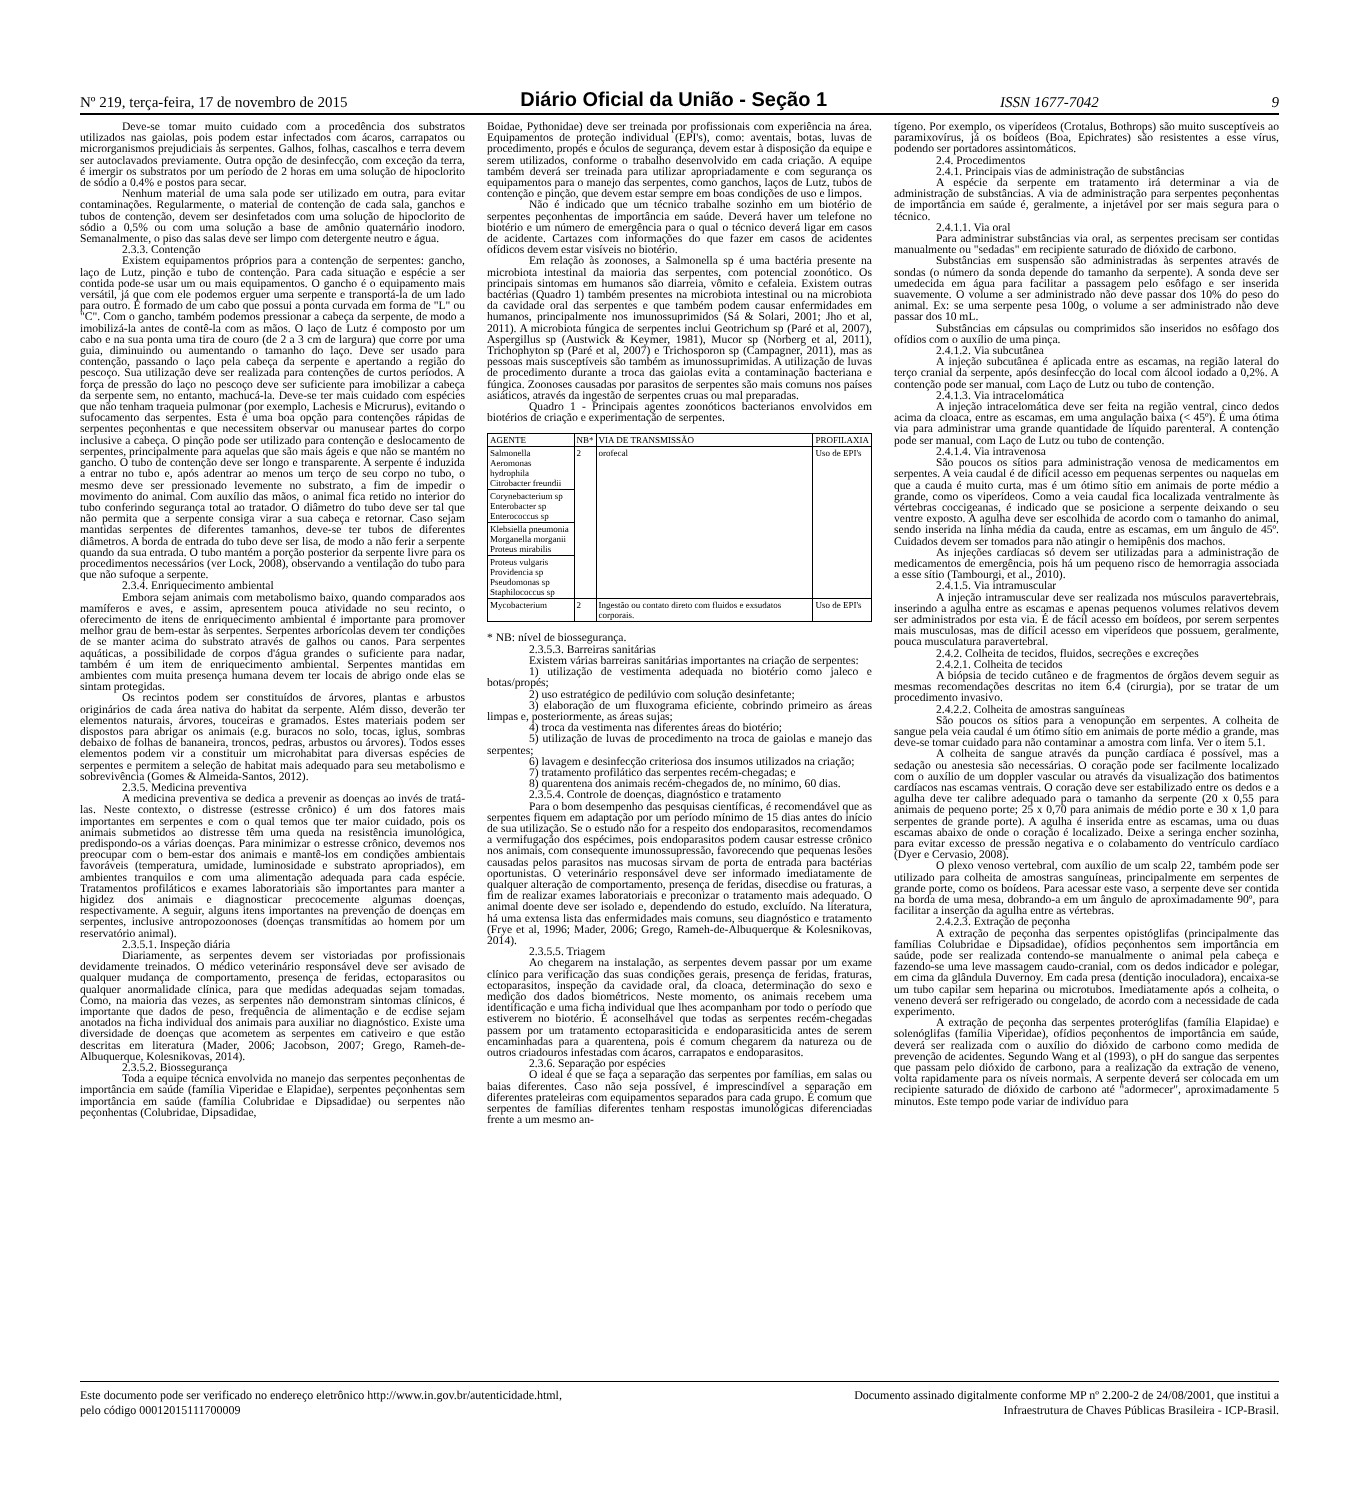Nº 219, terça-feira, 17 de novembro de 2015 Diário Oficial da União - Seção 1 ISSN 1677-7042 9
Deve-se tomar muito cuidado com a procedência dos substratos utilizados nas gaiolas, pois podem estar infectados com ácaros, carrapatos ou microrganismos prejudiciais às serpentes. Galhos, folhas, cascalhos e terra devem ser autoclavados previamente. Outra opção de desinfecção, com exceção da terra, é imergir os substratos por um período de 2 horas em uma solução de hipoclorito de sódio a 0.4% e postos para secar.
Nenhum material de uma sala pode ser utilizado em outra, para evitar contaminações. Regularmente, o material de contenção de cada sala, ganchos e tubos de contenção, devem ser desinfetados com uma solução de hipoclorito de sódio a 0,5% ou com uma solução a base de amônio quaternário inodoro. Semanalmente, o piso das salas deve ser limpo com detergente neutro e água.
2.3.3. Contenção
Existem equipamentos próprios para a contenção de serpentes: gancho, laço de Lutz, pinção e tubo de contenção. Para cada situação e espécie a ser contida pode-se usar um ou mais equipamentos. O gancho é o equipamento mais versátil, já que com ele podemos erguer uma serpente e transportá-la de um lado para outro. É formado de um cabo que possui a ponta curvada em forma de "L" ou "C". Com o gancho, também podemos pressionar a cabeça da serpente, de modo a imobilizá-la antes de contê-la com as mãos. O laço de Lutz é composto por um cabo e na sua ponta uma tira de couro (de 2 a 3 cm de largura) que corre por uma guia, diminuindo ou aumentando o tamanho do laço. Deve ser usado para contenção, passando o laço pela cabeça da serpente e apertando a região do pescoço. Sua utilização deve ser realizada para contenções de curtos períodos. A força de pressão do laço no pescoço deve ser suficiente para imobilizar a cabeça da serpente sem, no entanto, machucá-la. Deve-se ter mais cuidado com espécies que não tenham traqueia pulmonar (por exemplo, Lachesis e Micrurus), evitando o sufocamento das serpentes. Esta é uma boa opção para contenções rápidas de serpentes peçonhentas e que necessitem observar ou manusear partes do corpo inclusive a cabeça. O pinção pode ser utilizado para contenção e deslocamento de serpentes, principalmente para aquelas que são mais ágeis e que não se mantém no gancho. O tubo de contenção deve ser longo e transparente. A serpente é induzida a entrar no tubo e, após adentrar ao menos um terço de seu corpo no tubo, o mesmo deve ser pressionado levemente no substrato, a fim de impedir o movimento do animal. Com auxílio das mãos, o animal fica retido no interior do tubo conferindo segurança total ao tratador. O diâmetro do tubo deve ser tal que não permita que a serpente consiga virar a sua cabeça e retornar. Caso sejam mantidas serpentes de diferentes tamanhos, deve-se ter tubos de diferentes diâmetros. A borda de entrada do tubo deve ser lisa, de modo a não ferir a serpente quando da sua entrada. O tubo mantém a porção posterior da serpente livre para os procedimentos necessários (ver Lock, 2008), observando a ventilação do tubo para que não sufoque a serpente.
2.3.4. Enriquecimento ambiental
Embora sejam animais com metabolismo baixo, quando comparados aos mamíferos e aves, e assim, apresentem pouca atividade no seu recinto, o oferecimento de itens de enriquecimento ambiental é importante para promover melhor grau de bem-estar às serpentes. Serpentes arborícolas devem ter condições de se manter acima do substrato através de galhos ou canos. Para serpentes aquáticas, a possibilidade de corpos d'água grandes o suficiente para nadar, também é um item de enriquecimento ambiental. Serpentes mantidas em ambientes com muita presença humana devem ter locais de abrigo onde elas se sintam protegidas.
Os recintos podem ser constituídos de árvores, plantas e arbustos originários de cada área nativa do habitat da serpente. Além disso, deverão ter elementos naturais, árvores, touceiras e gramados. Estes materiais podem ser dispostos para abrigar os animais (e.g. buracos no solo, tocas, iglus, sombras debaixo de folhas de bananeira, troncos, pedras, arbustos ou árvores). Todos esses elementos podem vir a constituir um microhabitat para diversas espécies de serpentes e permitem a seleção de habitat mais adequado para seu metabolismo e sobrevivência (Gomes & Almeida-Santos, 2012).
2.3.5. Medicina preventiva
A medicina preventiva se dedica a prevenir as doenças ao invés de tratá-las. Neste contexto, o distresse (estresse crônico) é um dos fatores mais importantes em serpentes e com o qual temos que ter maior cuidado, pois os animais submetidos ao distresse têm uma queda na resistência imunológica, predispondo-os a várias doenças. Para minimizar o estresse crônico, devemos nos preocupar com o bem-estar dos animais e mantê-los em condições ambientais favoráveis (temperatura, umidade, luminosidade e substrato apropriados), em ambientes tranquilos e com uma alimentação adequada para cada espécie. Tratamentos profiláticos e exames laboratoriais são importantes para manter a higidez dos animais e diagnosticar precocemente algumas doenças, respectivamente. A seguir, alguns itens importantes na prevenção de doenças em serpentes, inclusive antropozoonoses (doenças transmitidas ao homem por um reservatório animal).
2.3.5.1. Inspeção diária
Diariamente, as serpentes devem ser vistoriadas por profissionais devidamente treinados. O médico veterinário responsável deve ser avisado de qualquer mudança de comportamento, presença de feridas, ectoparasitos ou qualquer anormalidade clínica, para que medidas adequadas sejam tomadas. Como, na maioria das vezes, as serpentes não demonstram sintomas clínicos, é importante que dados de peso, frequência de alimentação e de ecdise sejam anotados na ficha individual dos animais para auxiliar no diagnóstico. Existe uma diversidade de doenças que acometem as serpentes em cativeiro e que estão descritas em literatura (Mader, 2006; Jacobson, 2007; Grego, Rameh-de-Albuquerque, Kolesnikovas, 2014).
2.3.5.2. Biossegurança
Toda a equipe técnica envolvida no manejo das serpentes peçonhentas de importância em saúde (família Viperidae e Elapidae), serpentes peçonhentas sem importância em saúde (família Colubridae e Dipsadidae) ou serpentes não peçonhentas (Colubridae, Dipsadidae,
Boidae, Pythonidae) deve ser treinada por profissionais com experiência na área. Equipamentos de proteção individual (EPI's), como: aventais, botas, luvas de procedimento, propés e óculos de segurança, devem estar à disposição da equipe e serem utilizados, conforme o trabalho desenvolvido em cada criação. A equipe também deverá ser treinada para utilizar apropriadamente e com segurança os equipamentos para o manejo das serpentes, como ganchos, laços de Lutz, tubos de contenção e pinção, que devem estar sempre em boas condições de uso e limpos.
Não é indicado que um técnico trabalhe sozinho em um biotério de serpentes peçonhentas de importância em saúde. Deverá haver um telefone no biotério e um número de emergência para o qual o técnico deverá ligar em casos de acidente. Cartazes com informações do que fazer em casos de acidentes ofídicos devem estar visíveis no biotério.
Em relação às zoonoses, a Salmonella sp é uma bactéria presente na microbiota intestinal da maioria das serpentes, com potencial zoonótico. Os principais sintomas em humanos são diarreia, vômito e cefaleia. Existem outras bactérias (Quadro 1) também presentes na microbiota intestinal ou na microbiota da cavidade oral das serpentes e que também podem causar enfermidades em humanos, principalmente nos imunossuprimidos (Sá & Solari, 2001; Jho et al, 2011). A microbiota fúngica de serpentes inclui Geotrichum sp (Paré et al, 2007), Aspergillus sp (Austwick & Keymer, 1981), Mucor sp (Norberg et al, 2011), Trichophyton sp (Paré et al, 2007) e Trichosporon sp (Campagner, 2011), mas as pessoas mais susceptíveis são também as imunossuprimidas. A utilização de luvas de procedimento durante a troca das gaiolas evita a contaminação bacteriana e fúngica. Zoonoses causadas por parasitos de serpentes são mais comuns nos países asiáticos, através da ingestão de serpentes cruas ou mal preparadas.
Quadro 1 - Principais agentes zoonóticos bacterianos envolvidos em biotérios de criação e experimentação de serpentes.
| AGENTE | NB* | VIA DE TRANSMISSÃO | PROFILAXIA |
| --- | --- | --- | --- |
| Salmonella Aeromonas hydrophila Citrobacter freundii | 2 | orofecal | Uso de EPI's |
| Corynebacterium sp Enterobacter sp Enterococcus sp | | | |
| Klebsiella pneumonia Morganella morganii Proteus mirabilis | | | |
| Proteus vulgaris Providencia sp Pseudomonas sp Staphilococcus sp | | | |
| Mycobacterium | 2 | Ingestão ou contato direto com fluidos e exsudatos corporais. | Uso de EPI's |
* NB: nível de biossegurança.
2.3.5.3. Barreiras sanitárias
Existem várias barreiras sanitárias importantes na criação de serpentes:
1) utilização de vestimenta adequada no biotério como jaleco e botas/propés;
2) uso estratégico de pedilúvio com solução desinfetante;
3) elaboração de um fluxograma eficiente, cobrindo primeiro as áreas limpas e, posteriormente, as áreas sujas;
4) troca da vestimenta nas diferentes áreas do biotério;
5) utilização de luvas de procedimento na troca de gaiolas e manejo das serpentes;
6) lavagem e desinfecção criteriosa dos insumos utilizados na criação;
7) tratamento profilático das serpentes recém-chegadas; e
8) quarentena dos animais recém-chegados de, no mínimo, 60 dias.
2.3.5.4. Controle de doenças, diagnóstico e tratamento
Para o bom desempenho das pesquisas científicas, é recomendável que as serpentes fiquem em adaptação por um período mínimo de 15 dias antes do início de sua utilização. Se o estudo não for a respeito dos endoparasitos, recomendamos a vermifugação dos espécimes, pois endoparasitos podem causar estresse crônico nos animais, com consequente imunossupressão, favorecendo que pequenas lesões causadas pelos parasitos nas mucosas sirvam de porta de entrada para bactérias oportunistas. O veterinário responsável deve ser informado imediatamente de qualquer alteração de comportamento, presença de feridas, disecdise ou fraturas, a fim de realizar exames laboratoriais e preconizar o tratamento mais adequado. O animal doente deve ser isolado e, dependendo do estudo, excluído. Na literatura, há uma extensa lista das enfermidades mais comuns, seu diagnóstico e tratamento (Frye et al, 1996; Mader, 2006; Grego, Rameh-de-Albuquerque & Kolesnikovas, 2014).
2.3.5.5. Triagem
Ao chegarem na instalação, as serpentes devem passar por um exame clínico para verificação das suas condições gerais, presença de feridas, fraturas, ectoparasitos, inspeção da cavidade oral, da cloaca, determinação do sexo e medição dos dados biométricos. Neste momento, os animais recebem uma identificação e uma ficha individual que lhes acompanham por todo o período que estiverem no biotério. É aconselhável que todas as serpentes recém-chegadas passem por um tratamento ectoparasiticida e endoparasiticida antes de serem encaminhadas para a quarentena, pois é comum chegarem da natureza ou de outros criadouros infestadas com ácaros, carrapatos e endoparasitos.
2.3.6. Separação por espécies
O ideal é que se faça a separação das serpentes por famílias, em salas ou baias diferentes. Caso não seja possível, é imprescindível a separação em diferentes prateleiras com equipamentos separados para cada grupo. É comum que serpentes de famílias diferentes tenham respostas imunológicas diferenciadas frente a um mesmo an-
tígeno. Por exemplo, os viperídeos (Crotalus, Bothrops) são muito susceptíveis ao paramixovírus, já os boídeos (Boa, Epichrates) são resistentes a esse vírus, podendo ser portadores assintomáticos.
2.4. Procedimentos
2.4.1. Principais vias de administração de substâncias
A espécie da serpente em tratamento irá determinar a via de administração de substâncias. A via de administração para serpentes peçonhentas de importância em saúde é, geralmente, a injetável por ser mais segura para o técnico.
2.4.1.1. Via oral
Para administrar substâncias via oral, as serpentes precisam ser contidas manualmente ou "sedadas" em recipiente saturado de dióxido de carbono.
Substâncias em suspensão são administradas às serpentes através de sondas (o número da sonda depende do tamanho da serpente). A sonda deve ser umedecida em água para facilitar a passagem pelo esôfago e ser inserida suavemente. O volume a ser administrado não deve passar dos 10% do peso do animal. Ex: se uma serpente pesa 100g, o volume a ser administrado não deve passar dos 10 mL.
Substâncias em cápsulas ou comprimidos são inseridos no esôfago dos ofídios com o auxílio de uma pinça.
2.4.1.2. Via subcutânea
A injeção subcutânea é aplicada entre as escamas, na região lateral do terço cranial da serpente, após desinfecção do local com álcool iodado a 0,2%. A contenção pode ser manual, com Laço de Lutz ou tubo de contenção.
2.4.1.3. Via intracelomática
A injeção intracelomática deve ser feita na região ventral, cinco dedos acima da cloaca, entre as escamas, em uma angulação baixa (< 45º). É uma ótima via para administrar uma grande quantidade de líquido parenteral. A contenção pode ser manual, com Laço de Lutz ou tubo de contenção.
2.4.1.4. Via intravenosa
São poucos os sítios para administração venosa de medicamentos em serpentes. A veia caudal é de difícil acesso em pequenas serpentes ou naquelas em que a cauda é muito curta, mas é um ótimo sítio em animais de porte médio a grande, como os viperídeos. Como a veia caudal fica localizada ventralmente às vértebras coccigeanas, é indicado que se posicione a serpente deixando o seu ventre exposto. A agulha deve ser escolhida de acordo com o tamanho do animal, sendo inserida na linha média da cauda, entre as escamas, em um ângulo de 45º. Cuidados devem ser tomados para não atingir o hemipênis dos machos.
As injeções cardíacas só devem ser utilizadas para a administração de medicamentos de emergência, pois há um pequeno risco de hemorragia associada a esse sítio (Tambourgi, et al., 2010).
2.4.1.5. Via intramuscular
A injeção intramuscular deve ser realizada nos músculos paravertebrais, inserindo a agulha entre as escamas e apenas pequenos volumes relativos devem ser administrados por esta via. É de fácil acesso em boídeos, por serem serpentes mais musculosas, mas de difícil acesso em viperídeos que possuem, geralmente, pouca musculatura paravertebral.
2.4.2. Colheita de tecidos, fluidos, secreções e excreções
2.4.2.1. Colheita de tecidos
A biópsia de tecido cutâneo e de fragmentos de órgãos devem seguir as mesmas recomendações descritas no item 6.4 (cirurgia), por se tratar de um procedimento invasivo.
2.4.2.2. Colheita de amostras sanguíneas
São poucos os sítios para a venopunção em serpentes. A colheita de sangue pela veia caudal é um ótimo sítio em animais de porte médio a grande, mas deve-se tomar cuidado para não contaminar a amostra com linfa. Ver o item 5.1.
A colheita de sangue através da punção cardíaca é possível, mas a sedação ou anestesia são necessárias. O coração pode ser facilmente localizado com o auxílio de um doppler vascular ou através da visualização dos batimentos cardíacos nas escamas ventrais. O coração deve ser estabilizado entre os dedos e a agulha deve ter calibre adequado para o tamanho da serpente (20 x 0,55 para animais de pequeno porte; 25 x 0,70 para animais de médio porte e 30 x 1,0 para serpentes de grande porte). A agulha é inserida entre as escamas, uma ou duas escamas abaixo de onde o coração é localizado. Deixe a seringa encher sozinha, para evitar excesso de pressão negativa e o colabamento do ventrículo cardíaco (Dyer e Cervasio, 2008).
O plexo venoso vertebral, com auxílio de um scalp 22, também pode ser utilizado para colheita de amostras sanguíneas, principalmente em serpentes de grande porte, como os boídeos. Para acessar este vaso, a serpente deve ser contida na borda de uma mesa, dobrando-a em um ângulo de aproximadamente 90º, para facilitar a inserção da agulha entre as vértebras.
2.4.2.3. Extração de peçonha
A extração de peçonha das serpentes opistóglifas (principalmente das famílias Colubridae e Dipsadidae), ofídios peçonhentos sem importância em saúde, pode ser realizada contendo-se manualmente o animal pela cabeça e fazendo-se uma leve massagem caudo-cranial, com os dedos indicador e polegar, em cima da glândula Duvernoy. Em cada presa (dentição inoculadora), encaixa-se um tubo capilar sem heparina ou microtubos. Imediatamente após a colheita, o veneno deverá ser refrigerado ou congelado, de acordo com a necessidade de cada experimento.
A extração de peçonha das serpentes proteróglifas (família Elapidae) e solenóglifas (família Viperidae), ofídios peçonhentos de importância em saúde, deverá ser realizada com o auxílio do dióxido de carbono como medida de prevenção de acidentes. Segundo Wang et al (1993), o pH do sangue das serpentes que passam pelo dióxido de carbono, para a realização da extração de veneno, volta rapidamente para os níveis normais. A serpente deverá ser colocada em um recipiente saturado de dióxido de carbono até "adormecer", aproximadamente 5 minutos. Este tempo pode variar de indivíduo para
Este documento pode ser verificado no endereço eletrônico http://www.in.gov.br/autenticidade.html,
pelo código 00012015111700009 Documento assinado digitalmente conforme MP nº 2.200-2 de 24/08/2001, que institui a
Infraestrutura de Chaves Públicas Brasileira - ICP-Brasil.